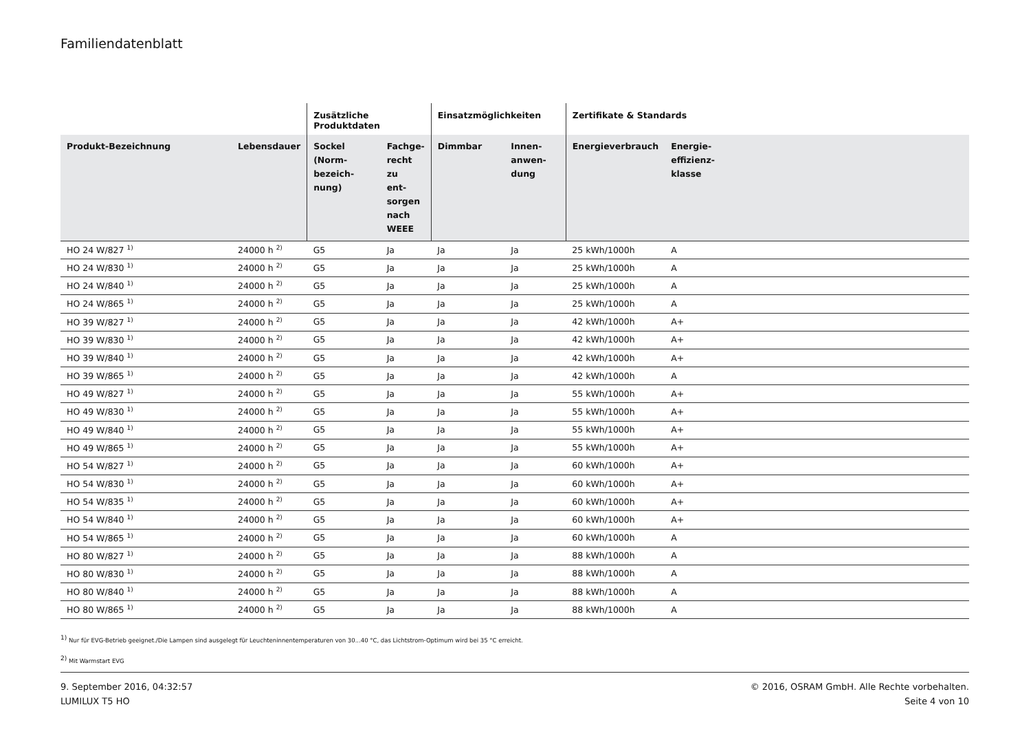Familiendatenblatt
| | | Zusätzliche Produktdaten | | Einsatzmöglichkeiten | | Zertifikate & Standards | | |
| --- | --- | --- | --- | --- | --- | --- | --- | --- |
| Produkt-Bezeichnung | Lebensdauer | Sockel (Norm- bezeich- nung) | Fachge- recht zu ent- sorgen nach WEEE | Dimmbar | Innen- anwen- dung | Energieverbrauch | Energie- effizienz- klasse | |
| HO 24 W/827 <sup>1)</sup> | 24000 h <sup>2)</sup> | G5 | Ja | Ja | Ja | 25 kWh/1000h | A | |
| HO 24 W/830 <sup>1)</sup> | 24000 h <sup>2)</sup> | G5 | Ja | Ja | Ja | 25 kWh/1000h | A | |
| HO 24 W/840 <sup>1)</sup> | 24000 h <sup>2)</sup> | G5 | Ja | Ja | Ja | 25 kWh/1000h | A | |
| HO 24 W/865 <sup>1)</sup> | 24000 h <sup>2)</sup> | G5 | Ja | Ja | Ja | 25 kWh/1000h | A | |
| HO 39 W/827 <sup>1)</sup> | 24000 h <sup>2)</sup> | G5 | Ja | Ja | Ja | 42 kWh/1000h | A+ | |
| HO 39 W/830 <sup>1)</sup> | 24000 h <sup>2)</sup> | G5 | Ja | Ja | Ja | 42 kWh/1000h | A+ | |
| HO 39 W/840 <sup>1)</sup> | 24000 h <sup>2)</sup> | G5 | Ja | Ja | Ja | 42 kWh/1000h | A+ | |
| HO 39 W/865 <sup>1)</sup> | 24000 h <sup>2)</sup> | G5 | Ja | Ja | Ja | 42 kWh/1000h | A | |
| HO 49 W/827 <sup>1)</sup> | 24000 h <sup>2)</sup> | G5 | Ja | Ja | Ja | 55 kWh/1000h | A+ | |
| HO 49 W/830 <sup>1)</sup> | 24000 h <sup>2)</sup> | G5 | Ja | Ja | Ja | 55 kWh/1000h | A+ | |
| HO 49 W/840 <sup>1)</sup> | 24000 h <sup>2)</sup> | G5 | Ja | Ja | Ja | 55 kWh/1000h | A+ | |
| HO 49 W/865 <sup>1)</sup> | 24000 h <sup>2)</sup> | G5 | Ja | Ja | Ja | 55 kWh/1000h | A+ | |
| HO 54 W/827 <sup>1)</sup> | 24000 h <sup>2)</sup> | G5 | Ja | Ja | Ja | 60 kWh/1000h | A+ | |
| HO 54 W/830 <sup>1)</sup> | 24000 h <sup>2)</sup> | G5 | Ja | Ja | Ja | 60 kWh/1000h | A+ | |
| HO 54 W/835 <sup>1)</sup> | 24000 h <sup>2)</sup> | G5 | Ja | Ja | Ja | 60 kWh/1000h | A+ | |
| HO 54 W/840 <sup>1)</sup> | 24000 h <sup>2)</sup> | G5 | Ja | Ja | Ja | 60 kWh/1000h | A+ | |
| HO 54 W/865 <sup>1)</sup> | 24000 h <sup>2)</sup> | G5 | Ja | Ja | Ja | 60 kWh/1000h | A | |
| HO 80 W/827 <sup>1)</sup> | 24000 h <sup>2)</sup> | G5 | Ja | Ja | Ja | 88 kWh/1000h | A | |
| HO 80 W/830 <sup>1)</sup> | 24000 h <sup>2)</sup> | G5 | Ja | Ja | Ja | 88 kWh/1000h | A | |
| HO 80 W/840 <sup>1)</sup> | 24000 h <sup>2)</sup> | G5 | Ja | Ja | Ja | 88 kWh/1000h | A | |
| HO 80 W/865 <sup>1)</sup> | 24000 h <sup>2)</sup> | G5 | Ja | Ja | Ja | 88 kWh/1000h | A | |
<sup>1)</sup> Nur für EVG-Betrieb geeignet./Die Lampen sind ausgelegt für Leuchteninnentemperaturen von 30...40 °C, das Lichtstrom-Optimum wird bei 35 °C erreicht.
<sup>2)</sup> Mit Warmstart EVG
9. September 2016, 04:32:57
LUMILUX T5 HO
© 2016, OSRAM GmbH. Alle Rechte vorbehalten.
Seite 4 von 10